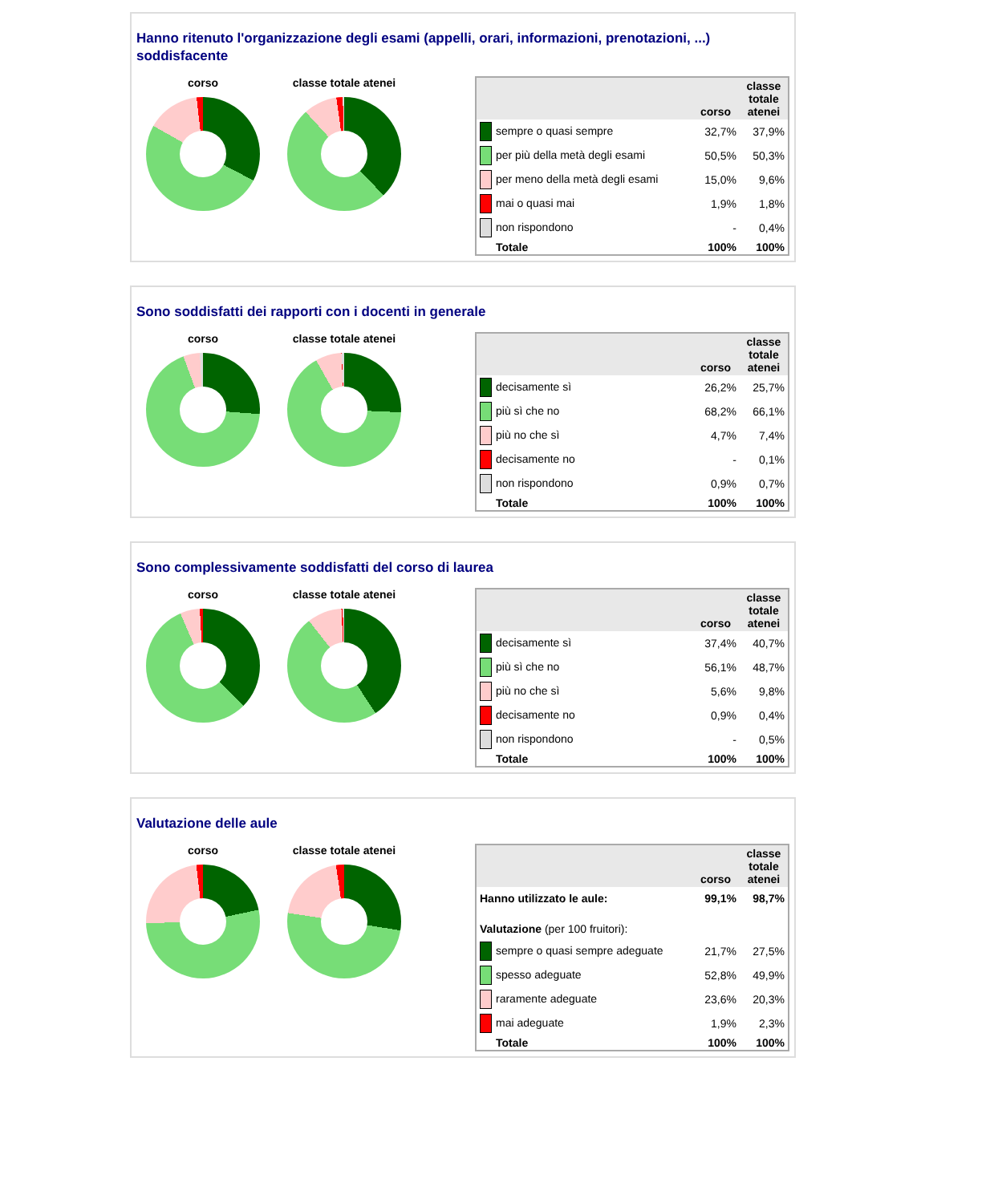Hanno ritenuto l'organizzazione degli esami (appelli, orari, informazioni, prenotazioni, ...) soddisfacente
corso classe totale atenei
| | corso | classe totale atenei |
| --- | --- | --- |
| sempre o quasi sempre | 32,7% | 37,9% |
| per più della metà degli esami | 50,5% | 50,3% |
| per meno della metà degli esami | 15,0% | 9,6% |
| mai o quasi mai | 1,9% | 1,8% |
| non rispondono | - | 0,4% |
| Totale | 100% | 100% |
Sono soddisfatti dei rapporti con i docenti in generale
corso classe totale atenei
| | corso | classe totale atenei |
| --- | --- | --- |
| decisamente sì | 26,2% | 25,7% |
| più sì che no | 68,2% | 66,1% |
| più no che sì | 4,7% | 7,4% |
| decisamente no | - | 0,1% |
| non rispondono | 0,9% | 0,7% |
| Totale | 100% | 100% |
Sono complessivamente soddisfatti del corso di laurea
corso classe totale atenei
| | corso | classe totale atenei |
| --- | --- | --- |
| decisamente sì | 37,4% | 40,7% |
| più sì che no | 56,1% | 48,7% |
| più no che sì | 5,6% | 9,8% |
| decisamente no | 0,9% | 0,4% |
| non rispondono | - | 0,5% |
| Totale | 100% | 100% |
Valutazione delle aule
corso classe totale atenei
| | corso | classe totale atenei |
| --- | --- | --- |
| Hanno utilizzato le aule: | 99,1% | 98,7% |
| Valutazione (per 100 fruitori): | | |
| sempre o quasi sempre adeguate | 21,7% | 27,5% |
| spesso adeguate | 52,8% | 49,9% |
| raramente adeguate | 23,6% | 20,3% |
| mai adeguate | 1,9% | 2,3% |
| Totale | 100% | 100% |